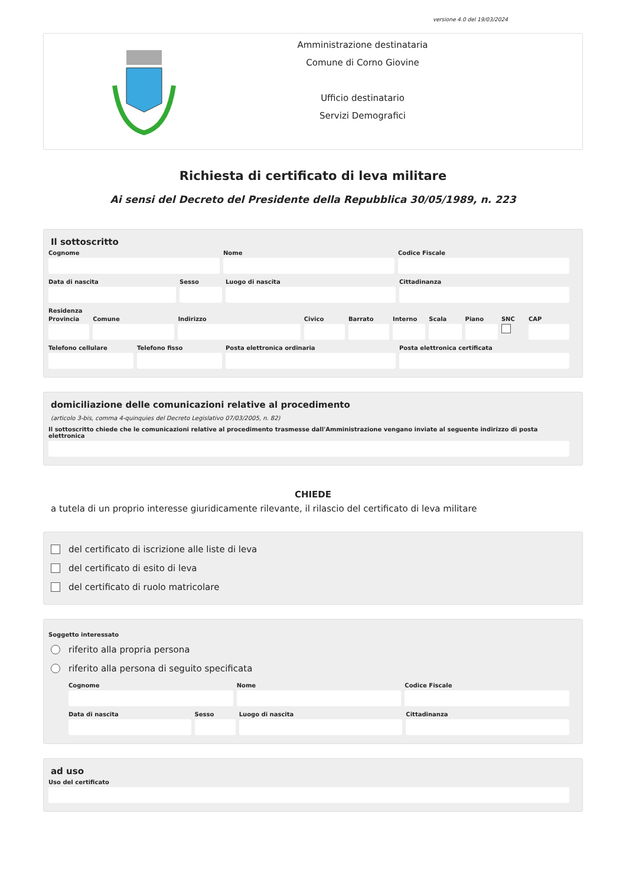versione 4.0 del 19/03/2024
Amministrazione destinataria
Comune di Corno Giovine
Ufficio destinatario
Servizi Demografici
Richiesta di certificato di leva militare
Ai sensi del Decreto del Presidente della Repubblica 30/05/1989, n. 223
Il sottoscritto
Cognome Nome Codice Fiscale
Data di nascita Sesso Luogo di nascita Cittadinanza
Residenza
Provincia Comune Indirizzo Civico Barrato Interno Scala Piano SNC CAP
Telefono cellulare Telefono fisso Posta elettronica ordinaria Posta elettronica certificata
domiciliazione delle comunicazioni relative al procedimento
(articolo 3-bis, comma 4-quinquies del Decreto Legislativo 07/03/2005, n. 82)
Il sottoscritto chiede che le comunicazioni relative al procedimento trasmesse dall'Amministrazione vengano inviate al seguente indirizzo di posta elettronica
CHIEDE
a tutela di un proprio interesse giuridicamente rilevante, il rilascio del certificato di leva militare
del certificato di iscrizione alle liste di leva
del certificato di esito di leva
del certificato di ruolo matricolare
Soggetto interessato
riferito alla propria persona
riferito alla persona di seguito specificata
Cognome Nome Codice Fiscale
Data di nascita Sesso Luogo di nascita Cittadinanza
ad uso
Uso del certificato